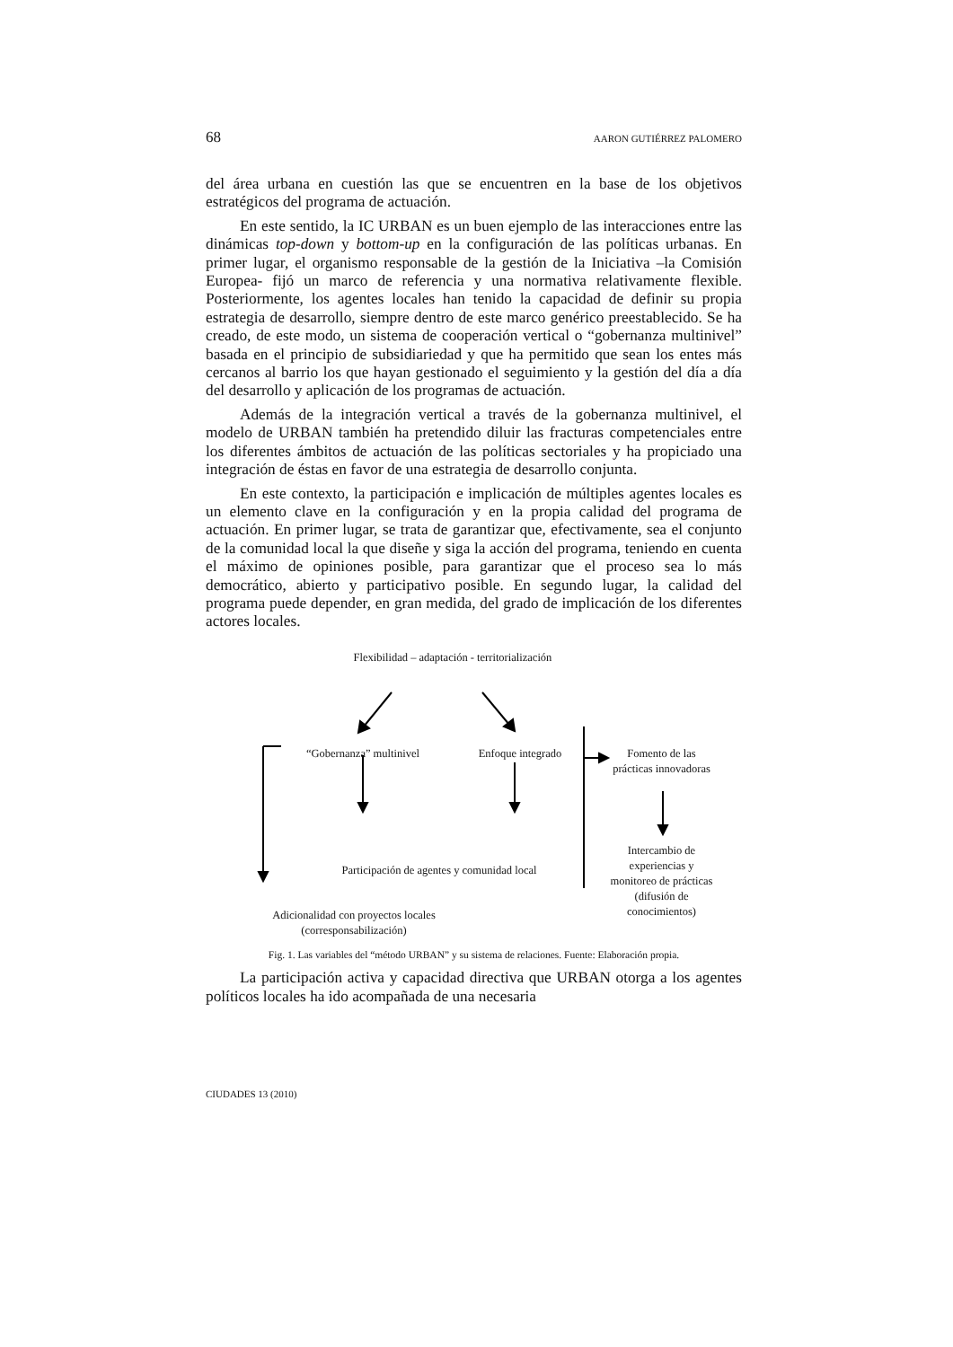68 AARON GUTIÉRREZ PALOMERO
del área urbana en cuestión las que se encuentren en la base de los objetivos estratégicos del programa de actuación.
En este sentido, la IC URBAN es un buen ejemplo de las interacciones entre las dinámicas top-down y bottom-up en la configuración de las políticas urbanas. En primer lugar, el organismo responsable de la gestión de la Iniciativa –la Comisión Europea- fijó un marco de referencia y una normativa relativamente flexible. Posteriormente, los agentes locales han tenido la capacidad de definir su propia estrategia de desarrollo, siempre dentro de este marco genérico preestablecido. Se ha creado, de este modo, un sistema de cooperación vertical o “gobernanza multinivel” basada en el principio de subsidiariedad y que ha permitido que sean los entes más cercanos al barrio los que hayan gestionado el seguimiento y la gestión del día a día del desarrollo y aplicación de los programas de actuación.
Además de la integración vertical a través de la gobernanza multinivel, el modelo de URBAN también ha pretendido diluir las fracturas competenciales entre los diferentes ámbitos de actuación de las políticas sectoriales y ha propiciado una integración de éstas en favor de una estrategia de desarrollo conjunta.
En este contexto, la participación e implicación de múltiples agentes locales es un elemento clave en la configuración y en la propia calidad del programa de actuación. En primer lugar, se trata de garantizar que, efectivamente, sea el conjunto de la comunidad local la que diseñe y siga la acción del programa, teniendo en cuenta el máximo de opiniones posible, para garantizar que el proceso sea lo más democrático, abierto y participativo posible. En segundo lugar, la calidad del programa puede depender, en gran medida, del grado de implicación de los diferentes actores locales.
Flexibilidad – adaptación - territorialización
“Gobernanza” multinivel
Enfoque integrado
Fomento de las prácticas innovadoras
Participación de agentes y comunidad local
Intercambio de experiencias y monitoreo de prácticas (difusión de conocimientos)
Adicionalidad con proyectos locales (corresponsabilización)
Fig. 1. Las variables del “método URBAN” y su sistema de relaciones. Fuente: Elaboración propia.
La participación activa y capacidad directiva que URBAN otorga a los agentes políticos locales ha ido acompañada de una necesaria
CIUDADES 13 (2010)